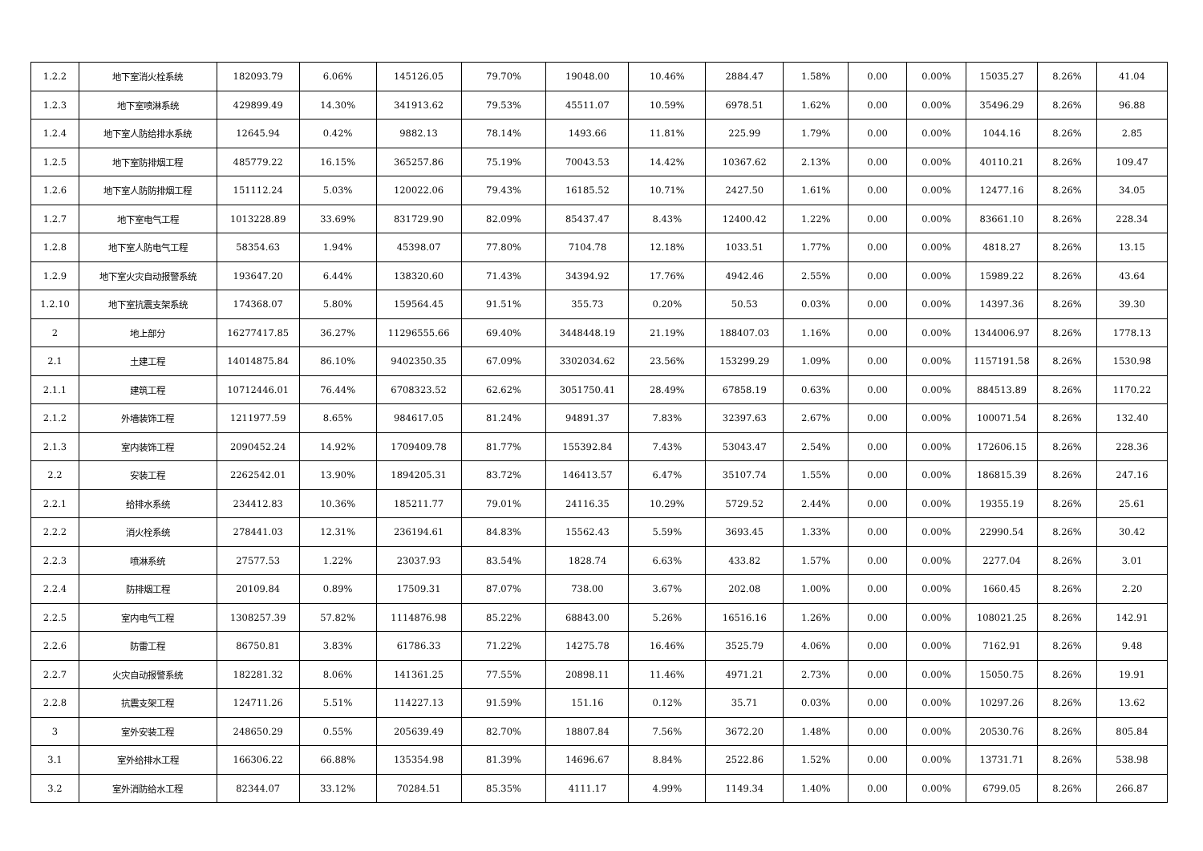| 1.2.2 | 地下室消火栓系统 | 182093.79 | 6.06% | 145126.05 | 79.70% | 19048.00 | 10.46% | 2884.47 | 1.58% | 0.00 | 0.00% | 15035.27 | 8.26% | 41.04 |
| 1.2.3 | 地下室喷淋系统 | 429899.49 | 14.30% | 341913.62 | 79.53% | 45511.07 | 10.59% | 6978.51 | 1.62% | 0.00 | 0.00% | 35496.29 | 8.26% | 96.88 |
| 1.2.4 | 地下室人防给排水系统 | 12645.94 | 0.42% | 9882.13 | 78.14% | 1493.66 | 11.81% | 225.99 | 1.79% | 0.00 | 0.00% | 1044.16 | 8.26% | 2.85 |
| 1.2.5 | 地下室防排烟工程 | 485779.22 | 16.15% | 365257.86 | 75.19% | 70043.53 | 14.42% | 10367.62 | 2.13% | 0.00 | 0.00% | 40110.21 | 8.26% | 109.47 |
| 1.2.6 | 地下室人防防排烟工程 | 151112.24 | 5.03% | 120022.06 | 79.43% | 16185.52 | 10.71% | 2427.50 | 1.61% | 0.00 | 0.00% | 12477.16 | 8.26% | 34.05 |
| 1.2.7 | 地下室电气工程 | 1013228.89 | 33.69% | 831729.90 | 82.09% | 85437.47 | 8.43% | 12400.42 | 1.22% | 0.00 | 0.00% | 83661.10 | 8.26% | 228.34 |
| 1.2.8 | 地下室人防电气工程 | 58354.63 | 1.94% | 45398.07 | 77.80% | 7104.78 | 12.18% | 1033.51 | 1.77% | 0.00 | 0.00% | 4818.27 | 8.26% | 13.15 |
| 1.2.9 | 地下室火灾自动报警系统 | 193647.20 | 6.44% | 138320.60 | 71.43% | 34394.92 | 17.76% | 4942.46 | 2.55% | 0.00 | 0.00% | 15989.22 | 8.26% | 43.64 |
| 1.2.10 | 地下室抗震支架系统 | 174368.07 | 5.80% | 159564.45 | 91.51% | 355.73 | 0.20% | 50.53 | 0.03% | 0.00 | 0.00% | 14397.36 | 8.26% | 39.30 |
| 2 | 地上部分 | 16277417.85 | 36.27% | 11296555.66 | 69.40% | 3448448.19 | 21.19% | 188407.03 | 1.16% | 0.00 | 0.00% | 1344006.97 | 8.26% | 1778.13 |
| 2.1 | 土建工程 | 14014875.84 | 86.10% | 9402350.35 | 67.09% | 3302034.62 | 23.56% | 153299.29 | 1.09% | 0.00 | 0.00% | 1157191.58 | 8.26% | 1530.98 |
| 2.1.1 | 建筑工程 | 10712446.01 | 76.44% | 6708323.52 | 62.62% | 3051750.41 | 28.49% | 67858.19 | 0.63% | 0.00 | 0.00% | 884513.89 | 8.26% | 1170.22 |
| 2.1.2 | 外墙装饰工程 | 1211977.59 | 8.65% | 984617.05 | 81.24% | 94891.37 | 7.83% | 32397.63 | 2.67% | 0.00 | 0.00% | 100071.54 | 8.26% | 132.40 |
| 2.1.3 | 室内装饰工程 | 2090452.24 | 14.92% | 1709409.78 | 81.77% | 155392.84 | 7.43% | 53043.47 | 2.54% | 0.00 | 0.00% | 172606.15 | 8.26% | 228.36 |
| 2.2 | 安装工程 | 2262542.01 | 13.90% | 1894205.31 | 83.72% | 146413.57 | 6.47% | 35107.74 | 1.55% | 0.00 | 0.00% | 186815.39 | 8.26% | 247.16 |
| 2.2.1 | 给排水系统 | 234412.83 | 10.36% | 185211.77 | 79.01% | 24116.35 | 10.29% | 5729.52 | 2.44% | 0.00 | 0.00% | 19355.19 | 8.26% | 25.61 |
| 2.2.2 | 消火栓系统 | 278441.03 | 12.31% | 236194.61 | 84.83% | 15562.43 | 5.59% | 3693.45 | 1.33% | 0.00 | 0.00% | 22990.54 | 8.26% | 30.42 |
| 2.2.3 | 喷淋系统 | 27577.53 | 1.22% | 23037.93 | 83.54% | 1828.74 | 6.63% | 433.82 | 1.57% | 0.00 | 0.00% | 2277.04 | 8.26% | 3.01 |
| 2.2.4 | 防排烟工程 | 20109.84 | 0.89% | 17509.31 | 87.07% | 738.00 | 3.67% | 202.08 | 1.00% | 0.00 | 0.00% | 1660.45 | 8.26% | 2.20 |
| 2.2.5 | 室内电气工程 | 1308257.39 | 57.82% | 1114876.98 | 85.22% | 68843.00 | 5.26% | 16516.16 | 1.26% | 0.00 | 0.00% | 108021.25 | 8.26% | 142.91 |
| 2.2.6 | 防雷工程 | 86750.81 | 3.83% | 61786.33 | 71.22% | 14275.78 | 16.46% | 3525.79 | 4.06% | 0.00 | 0.00% | 7162.91 | 8.26% | 9.48 |
| 2.2.7 | 火灾自动报警系统 | 182281.32 | 8.06% | 141361.25 | 77.55% | 20898.11 | 11.46% | 4971.21 | 2.73% | 0.00 | 0.00% | 15050.75 | 8.26% | 19.91 |
| 2.2.8 | 抗震支架工程 | 124711.26 | 5.51% | 114227.13 | 91.59% | 151.16 | 0.12% | 35.71 | 0.03% | 0.00 | 0.00% | 10297.26 | 8.26% | 13.62 |
| 3 | 室外安装工程 | 248650.29 | 0.55% | 205639.49 | 82.70% | 18807.84 | 7.56% | 3672.20 | 1.48% | 0.00 | 0.00% | 20530.76 | 8.26% | 805.84 |
| 3.1 | 室外给排水工程 | 166306.22 | 66.88% | 135354.98 | 81.39% | 14696.67 | 8.84% | 2522.86 | 1.52% | 0.00 | 0.00% | 13731.71 | 8.26% | 538.98 |
| 3.2 | 室外消防给水工程 | 82344.07 | 33.12% | 70284.51 | 85.35% | 4111.17 | 4.99% | 1149.34 | 1.40% | 0.00 | 0.00% | 6799.05 | 8.26% | 266.87 |